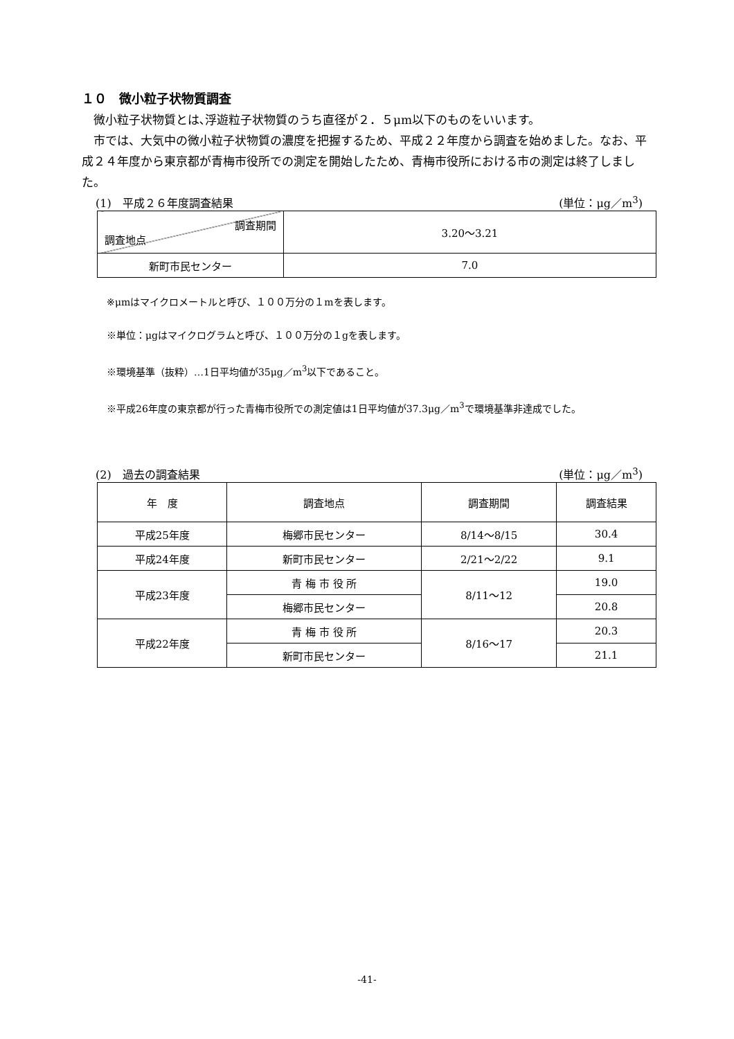１０　微小粒子状物質調査
微小粒子状物質とは､浮遊粒子状物質のうち直径が２．５μm以下のものをいいます。
市では、大気中の微小粒子状物質の濃度を把握するため、平成２２年度から調査を始めました。なお、平成２４年度から東京都が青梅市役所での測定を開始したため、青梅市役所における市の測定は終了しました。
(1)　平成２６年度調査結果 (単位：μg／m<sup>3</sup>)
| 調査期間 調査地点 | 3.20～3.21 |
| 新町市民センター | 7.0 |
※μmはマイクロメートルと呼び、１００万分の１mを表します。
※単位：μgはマイクログラムと呼び、１００万分の１gを表します。
※環境基準（抜粋）…1日平均値が35μg／m<sup>3</sup>以下であること。
※平成26年度の東京都が行った青梅市役所での測定値は1日平均値が37.3μg／m<sup>3</sup>で環境基準非達成でした。
(2)　過去の調査結果 (単位：μg／m<sup>3</sup>)
| 年 度 | 調査地点 | 調査期間 | 調査結果 |
| --- | --- | --- | --- |
| 平成25年度 | 梅郷市民センター | 8/14～8/15 | 30.4 |
| 平成24年度 | 新町市民センター | 2/21～2/22 | 9.1 |
| 平成23年度 | 青 梅 市 役 所 | 8/11～12 | 19.0 |
| | 梅郷市民センター | | 20.8 |
| 平成22年度 | 青 梅 市 役 所 | 8/16～17 | 20.3 |
| | 新町市民センター | | 21.1 |
-41-